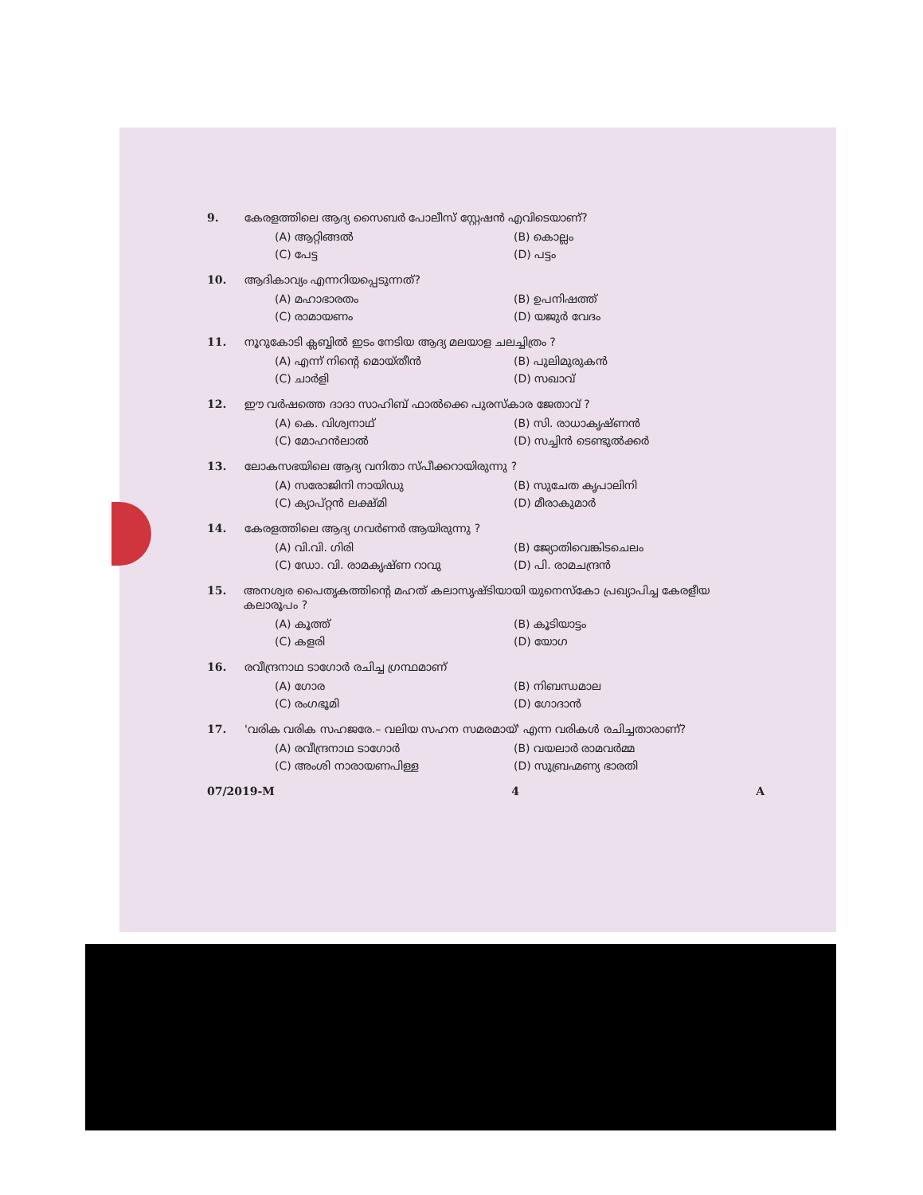9. കേരളത്തിലെ ആദ്യ സൈബർ പോലീസ് സ്റ്റേഷൻ എവിടെയാണ്?
(A) ആറ്റിങ്ങൽ (B) കൊല്ലം (C) പേട്ട (D) പട്ടം
10. ആദികാവ്യം എന്നറിയപ്പെടുന്നത്?
(A) മഹാഭാരതം (B) ഉപനിഷത്ത് (C) രാമായണം (D) യജുർ വേദം
11. നൂറുകോടി ക്ലബ്ബിൽ ഇടം നേടിയ ആദ്യ മലയാള ചലച്ചിത്രം ?
(A) എന്ന് നിന്റെ മൊയ്തീൻ (B) പുലിമുരുകൻ (C) ചാർളി (D) സഖാവ്
12. ഈ വർഷത്തെ ദാദാ സാഹിബ് ഫാൽക്കെ പുരസ്കാര ജേതാവ് ?
(A) കെ. വിശ്വനാഥ് (B) സി. രാധാകൃഷ്ണൻ (C) മോഹൻലാൽ (D) സച്ചിൻ ടെണ്ടുൽക്കർ
13. ലോകസഭയിലെ ആദ്യ വനിതാ സ്പീക്കറായിരുന്നു ?
(A) സരോജിനി നായിഡു (B) സുചേത കൃപാലിനി (C) ക്യാപ്റ്റൻ ലക്ഷ്മി (D) മീരാകുമാർ
14. കേരളത്തിലെ ആദ്യ ഗവർണർ ആയിരുന്നു ?
(A) വി.വി. ഗിരി (B) ജ്യോതിവെങ്കിടചെലം (C) ഡോ. വി. രാമകൃഷ്ണ റാവു (D) പി. രാമചന്ദ്രൻ
15. അനശ്വര പൈതൃകത്തിന്റെ മഹത് കലാസൃഷ്ടിയായി യുനെസ്കോ പ്രഖ്യാപിച്ച കേരളീയ കലാരൂപം ?
(A) കൂത്ത് (B) കൂടിയാട്ടം (C) കളരി (D) യോഗ
16. രവീന്ദ്രനാഥ ടാഗോർ രചിച്ച ഗ്രന്ഥമാണ്
(A) ഗോര (B) നിബന്ധമാല (C) രംഗഭൂമി (D) ഗോദാൻ
17. 'വരിക വരിക സഹജരേ.– വലിയ സഹന സമരമായ്' എന്ന വരികൾ രചിച്ചതാരാണ്?
(A) രവീന്ദ്രനാഥ ടാഗോർ (B) വയലാർ രാമവർമ്മ (C) അംശി നാരായണപിള്ള (D) സുബ്രഹ്മണ്യ ഭാരതി
07/2019-M 4 A